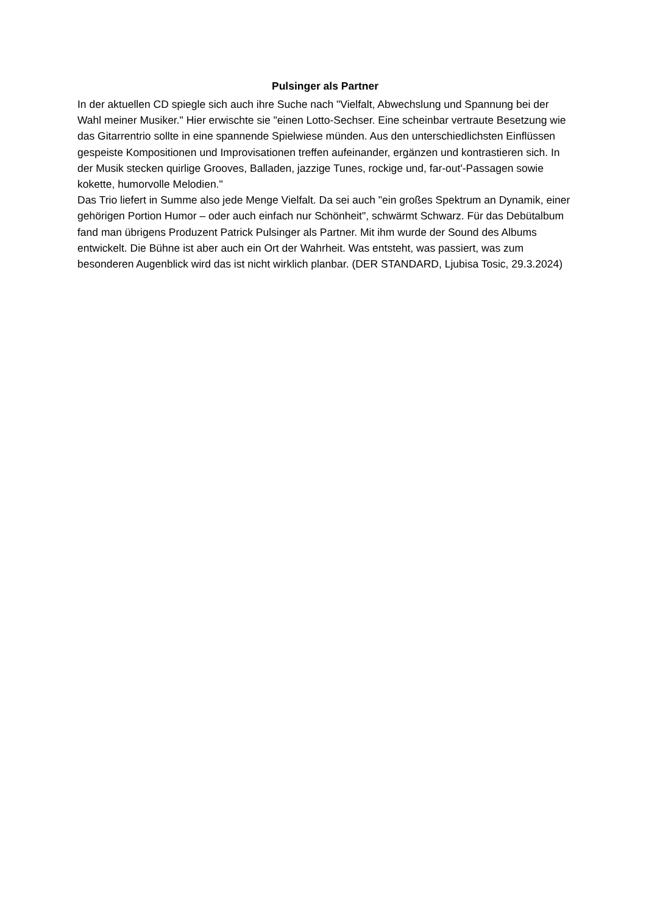Pulsinger als Partner
In der aktuellen CD spiegle sich auch ihre Suche nach "Vielfalt, Abwechslung und Spannung bei der Wahl meiner Musiker." Hier erwischte sie "einen Lotto-Sechser. Eine scheinbar vertraute Besetzung wie das Gitarrentrio sollte in eine spannende Spielwiese münden. Aus den unterschiedlichsten Einflüssen gespeiste Kompositionen und Improvisationen treffen aufeinander, ergänzen und kontrastieren sich. In der Musik stecken quirlige Grooves, Balladen, jazzige Tunes, rockige und, far-out'-Passagen sowie kokette, humorvolle Melodien."
Das Trio liefert in Summe also jede Menge Vielfalt. Da sei auch "ein großes Spektrum an Dynamik, einer gehörigen Portion Humor – oder auch einfach nur Schönheit", schwärmt Schwarz. Für das Debütalbum fand man übrigens Produzent Patrick Pulsinger als Partner. Mit ihm wurde der Sound des Albums entwickelt. Die Bühne ist aber auch ein Ort der Wahrheit. Was entsteht, was passiert, was zum besonderen Augenblick wird das ist nicht wirklich planbar. (DER STANDARD, Ljubisa Tosic, 29.3.2024)